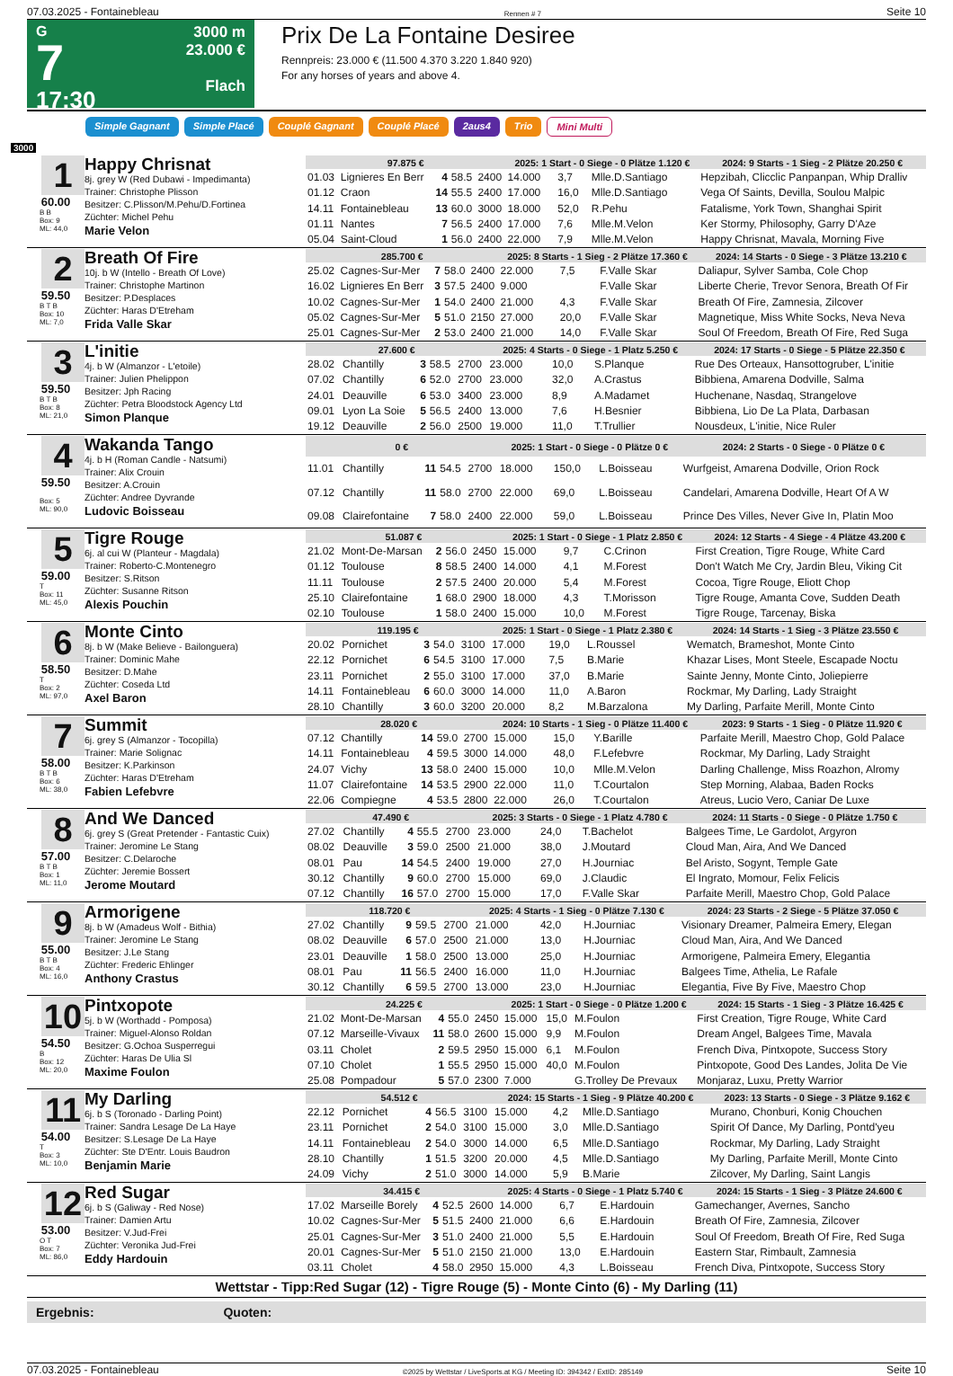07.03.2025 - Fontainebleau Rennen # 7 Seite 10
G
7
17:30
3000 m
23.000 €
Flach
Prix De La Fontaine Desiree
Rennpreis: 23.000 € (11.500 4.370 3.220 1.840 920)
For any horses of years and above 4.
Simple Gagnant Simple Placé Couplé Gagnant Couplé Placé 2aus4 Trio Mini Multi
3000
1
60.00
B B
Box: 9
ML: 44,0
Happy Chrisnat
8j. grey W (Red Dubawi - Impedimanta)
Trainer: Christophe Plisson
Besitzer: C.Plisson/M.Pehu/D.Fortinea
Züchter: Michel Pehu
Marie Velon
| 97.875 € | | | | | 2025: 1 Start - 0 Siege - 0 Plätze 1.120 € | | | 2024: 9 Starts - 1 Sieg - 2 Plätze 20.250 € |
| --- | --- | --- | --- | --- | --- | --- | --- | --- |
| 01.03 | Lignieres En Berr | 4 | 58.5 | 2400 | 14.000 | 3,7 | Mlle.D.Santiago | Hepzibah, Clicclic Panpanpan, Whip Dralliv |
| 01.12 | Craon | 14 | 55.5 | 2400 | 17.000 | 16,0 | Mlle.D.Santiago | Vega Of Saints, Devilla, Soulou Malpic |
| 14.11 | Fontainebleau | 13 | 60.0 | 3000 | 18.000 | 52,0 | R.Pehu | Fatalisme, York Town, Shanghai Spirit |
| 01.11 | Nantes | 7 | 56.5 | 2400 | 17.000 | 7,6 | Mlle.M.Velon | Ker Stormy, Philosophy, Garry D'Aze |
| 05.04 | Saint-Cloud | 1 | 56.0 | 2400 | 22.000 | 7,9 | Mlle.M.Velon | Happy Chrisnat, Mavala, Morning Five |
2
59.50
B T B
Box: 10
ML: 7,0
Breath Of Fire
10j. b W (Intello - Breath Of Love)
Trainer: Christophe Martinon
Besitzer: P.Desplaces
Züchter: Haras D'Etreham
Frida Valle Skar
| 285.700 € | | | | | 2025: 8 Starts - 1 Sieg - 2 Plätze 17.360 € | | | 2024: 14 Starts - 0 Siege - 3 Plätze 13.210 € |
| --- | --- | --- | --- | --- | --- | --- | --- | --- |
| 25.02 | Cagnes-Sur-Mer | 7 | 58.0 | 2400 | 22.000 | 7,5 | F.Valle Skar | Daliapur, Sylver Samba, Cole Chop |
| 16.02 | Lignieres En Berr | 3 | 57.5 | 2400 | 9.000 | | F.Valle Skar | Liberte Cherie, Trevor Senora, Breath Of Fir |
| 10.02 | Cagnes-Sur-Mer | 1 | 54.0 | 2400 | 21.000 | 4,3 | F.Valle Skar | Breath Of Fire, Zamnesia, Zilcover |
| 05.02 | Cagnes-Sur-Mer | 5 | 51.0 | 2150 | 27.000 | 20,0 | F.Valle Skar | Magnetique, Miss White Socks, Neva Neva |
| 25.01 | Cagnes-Sur-Mer | 2 | 53.0 | 2400 | 21.000 | 14,0 | F.Valle Skar | Soul Of Freedom, Breath Of Fire, Red Suga |
3
59.50
B T B
Box: 8
ML: 21,0
L'initie
4j. b W (Almanzor - L'etoile)
Trainer: Julien Phelippon
Besitzer: Jph Racing
Züchter: Petra Bloodstock Agency Ltd
Simon Planque
| 27.600 € | | | | | 2025: 4 Starts - 0 Siege - 1 Platz 5.250 € | | | 2024: 17 Starts - 0 Siege - 5 Plätze 22.350 € |
| --- | --- | --- | --- | --- | --- | --- | --- | --- |
| 28.02 | Chantilly | 3 | 58.5 | 2700 | 23.000 | 10,0 | S.Planque | Rue Des Orteaux, Hansottogruber, L'initie |
| 07.02 | Chantilly | 6 | 52.0 | 2700 | 23.000 | 32,0 | A.Crastus | Bibbiena, Amarena Dodville, Salma |
| 24.01 | Deauville | 6 | 53.0 | 3400 | 23.000 | 8,9 | A.Madamet | Huchenane, Nasdaq, Strangelove |
| 09.01 | Lyon La Soie | 5 | 56.5 | 2400 | 13.000 | 7,6 | H.Besnier | Bibbiena, Lio De La Plata, Darbasan |
| 19.12 | Deauville | 2 | 56.0 | 2500 | 19.000 | 11,0 | T.Trullier | Nousdeux, L'initie, Nice Ruler |
4
59.50
Box: 5
ML: 90,0
Wakanda Tango
4j. b H (Roman Candle - Natsumi)
Trainer: Alix Crouin
Besitzer: A.Crouin
Züchter: Andree Dyvrande
Ludovic Boisseau
| 0 € | | | | | 2025: 1 Start - 0 Siege - 0 Plätze 0 € | | | 2024: 2 Starts - 0 Siege - 0 Plätze 0 € |
| --- | --- | --- | --- | --- | --- | --- | --- | --- |
| 11.01 | Chantilly | 11 | 54.5 | 2700 | 18.000 | 150,0 | L.Boisseau | Wurfgeist, Amarena Dodville, Orion Rock |
| 07.12 | Chantilly | 11 | 58.0 | 2700 | 22.000 | 69,0 | L.Boisseau | Candelari, Amarena Dodville, Heart Of A W |
| 09.08 | Clairefontaine | 7 | 58.0 | 2400 | 22.000 | 59,0 | L.Boisseau | Prince Des Villes, Never Give In, Platin Moo |
5
59.00
T
Box: 11
ML: 45,0
Tigre Rouge
6j. al cui W (Planteur - Magdala)
Trainer: Roberto-C.Montenegro
Besitzer: S.Ritson
Züchter: Susanne Ritson
Alexis Pouchin
| 51.087 € | | | | | 2025: 1 Start - 0 Siege - 1 Platz 2.850 € | | | 2024: 12 Starts - 4 Siege - 4 Plätze 43.200 € |
| --- | --- | --- | --- | --- | --- | --- | --- | --- |
| 21.02 | Mont-De-Marsan | 2 | 56.0 | 2450 | 15.000 | 9,7 | C.Crinon | First Creation, Tigre Rouge, White Card |
| 01.12 | Toulouse | 8 | 58.5 | 2400 | 14.000 | 4,1 | M.Forest | Don't Watch Me Cry, Jardin Bleu, Viking Cit |
| 11.11 | Toulouse | 2 | 57.5 | 2400 | 20.000 | 5,4 | M.Forest | Cocoa, Tigre Rouge, Eliott Chop |
| 25.10 | Clairefontaine | 1 | 68.0 | 2900 | 18.000 | 4,3 | T.Morisson | Tigre Rouge, Amanta Cove, Sudden Death |
| 02.10 | Toulouse | 1 | 58.0 | 2400 | 15.000 | 10,0 | M.Forest | Tigre Rouge, Tarcenay, Biska |
6
58.50
T
Box: 2
ML: 97,0
Monte Cinto
8j. b W (Make Believe - Bailonguera)
Trainer: Dominic Mahe
Besitzer: D.Mahe
Züchter: Coseda Ltd
Axel Baron
| 119.195 € | | | | | 2025: 1 Start - 0 Siege - 1 Platz 2.380 € | | | 2024: 14 Starts - 1 Sieg - 3 Plätze 23.550 € |
| --- | --- | --- | --- | --- | --- | --- | --- | --- |
| 20.02 | Pornichet | 3 | 54.0 | 3100 | 17.000 | 19,0 | L.Roussel | Wematch, Brameshot, Monte Cinto |
| 22.12 | Pornichet | 6 | 54.5 | 3100 | 17.000 | 7,5 | B.Marie | Khazar Lises, Mont Steele, Escapade Noctu |
| 23.11 | Pornichet | 2 | 55.0 | 3100 | 17.000 | 37,0 | B.Marie | Sainte Jenny, Monte Cinto, Joliepierre |
| 14.11 | Fontainebleau | 6 | 60.0 | 3000 | 14.000 | 11,0 | A.Baron | Rockmar, My Darling, Lady Straight |
| 28.10 | Chantilly | 3 | 60.0 | 3200 | 20.000 | 8,2 | M.Barzalona | My Darling, Parfaite Merill, Monte Cinto |
7
58.00
B T B
Box: 6
ML: 38,0
Summit
6j. grey S (Almanzor - Tocopilla)
Trainer: Marie Solignac
Besitzer: K.Parkinson
Züchter: Haras D'Etreham
Fabien Lefebvre
| 28.020 € | | | | | 2024: 10 Starts - 1 Sieg - 0 Plätze 11.400 € | | | 2023: 9 Starts - 1 Sieg - 0 Plätze 11.920 € |
| --- | --- | --- | --- | --- | --- | --- | --- | --- |
| 07.12 | Chantilly | 14 | 59.0 | 2700 | 15.000 | 15,0 | Y.Barille | Parfaite Merill, Maestro Chop, Gold Palace |
| 14.11 | Fontainebleau | 4 | 59.5 | 3000 | 14.000 | 48,0 | F.Lefebvre | Rockmar, My Darling, Lady Straight |
| 24.07 | Vichy | 13 | 58.0 | 2400 | 15.000 | 10,0 | Mlle.M.Velon | Darling Challenge, Miss Roazhon, Alromy |
| 11.07 | Clairefontaine | 14 | 53.5 | 2900 | 22.000 | 11,0 | T.Courtalon | Step Morning, Alabaa, Baden Rocks |
| 22.06 | Compiegne | 4 | 53.5 | 2800 | 22.000 | 26,0 | T.Courtalon | Atreus, Lucio Vero, Caniar De Luxe |
8
57.00
B T B
Box: 1
ML: 11,0
And We Danced
6j. grey S (Great Pretender - Fantastic Cuix)
Trainer: Jeromine Le Stang
Besitzer: C.Delaroche
Züchter: Jeremie Bossert
Jerome Moutard
| 47.490 € | | | | | 2025: 3 Starts - 0 Siege - 1 Platz 4.780 € | | | 2024: 11 Starts - 0 Siege - 0 Plätze 1.750 € |
| --- | --- | --- | --- | --- | --- | --- | --- | --- |
| 27.02 | Chantilly | 4 | 55.5 | 2700 | 23.000 | 24,0 | T.Bachelot | Balgees Time, Le Gardolot, Argyron |
| 08.02 | Deauville | 3 | 59.0 | 2500 | 21.000 | 38,0 | J.Moutard | Cloud Man, Aira, And We Danced |
| 08.01 | Pau | 14 | 54.5 | 2400 | 19.000 | 27,0 | H.Journiac | Bel Aristo, Sogynt, Temple Gate |
| 30.12 | Chantilly | 9 | 60.0 | 2700 | 15.000 | 69,0 | J.Claudic | El Ingrato, Momour, Felix Felicis |
| 07.12 | Chantilly | 16 | 57.0 | 2700 | 15.000 | 17,0 | F.Valle Skar | Parfaite Merill, Maestro Chop, Gold Palace |
9
55.00
B T B
Box: 4
ML: 16,0
Armorigene
8j. b W (Amadeus Wolf - Bithia)
Trainer: Jeromine Le Stang
Besitzer: J.Le Stang
Züchter: Frederic Ehlinger
Anthony Crastus
| 118.720 € | | | | | 2025: 4 Starts - 1 Sieg - 0 Plätze 7.130 € | | | 2024: 23 Starts - 2 Siege - 5 Plätze 37.050 € |
| --- | --- | --- | --- | --- | --- | --- | --- | --- |
| 27.02 | Chantilly | 9 | 59.5 | 2700 | 21.000 | 42,0 | H.Journiac | Visionary Dreamer, Palmeira Emery, Elegan |
| 08.02 | Deauville | 6 | 57.0 | 2500 | 21.000 | 13,0 | H.Journiac | Cloud Man, Aira, And We Danced |
| 23.01 | Deauville | 1 | 58.0 | 2500 | 13.000 | 25,0 | H.Journiac | Armorigene, Palmeira Emery, Elegantia |
| 08.01 | Pau | 11 | 56.5 | 2400 | 16.000 | 11,0 | H.Journiac | Balgees Time, Athelia, Le Rafale |
| 30.12 | Chantilly | 6 | 59.5 | 2700 | 13.000 | 23,0 | H.Journiac | Elegantia, Five By Five, Maestro Chop |
10
54.50
B
Box: 12
ML: 20,0
Pintxopote
5j. b W (Worthadd - Pomposa)
Trainer: Miguel-Alonso Roldan
Besitzer: G.Ochoa Susperregui
Züchter: Haras De Ulia Sl
Maxime Foulon
| 24.225 € | | | | | 2025: 1 Start - 0 Siege - 0 Plätze 1.200 € | | | 2024: 15 Starts - 1 Sieg - 3 Plätze 16.425 € |
| --- | --- | --- | --- | --- | --- | --- | --- | --- |
| 21.02 | Mont-De-Marsan | 4 | 55.0 | 2450 | 15.000 | 15,0 | M.Foulon | First Creation, Tigre Rouge, White Card |
| 07.12 | Marseille-Vivaux | 11 | 58.0 | 2600 | 15.000 | 9,9 | M.Foulon | Dream Angel, Balgees Time, Mavala |
| 03.11 | Cholet | 2 | 59.5 | 2950 | 15.000 | 6,1 | M.Foulon | French Diva, Pintxopote, Success Story |
| 07.10 | Cholet | 1 | 55.5 | 2950 | 15.000 | 40,0 | M.Foulon | Pintxopote, Good Des Landes, Jolita De Vie |
| 25.08 | Pompadour | 5 | 57.0 | 2300 | 7.000 | | G.Trolley De Prevaux | Monjaraz, Luxu, Pretty Warrior |
11
54.00
T
Box: 3
ML: 10,0
My Darling
6j. b S (Toronado - Darling Point)
Trainer: Sandra Lesage De La Haye
Besitzer: S.Lesage De La Haye
Züchter: Ste D'Entr. Louis Baudron
Benjamin Marie
| 54.512 € | | | | | 2024: 15 Starts - 1 Sieg - 9 Plätze 40.200 € | | | 2023: 13 Starts - 0 Siege - 3 Plätze 9.162 € |
| --- | --- | --- | --- | --- | --- | --- | --- | --- |
| 22.12 | Pornichet | 4 | 56.5 | 3100 | 15.000 | 4,2 | Mlle.D.Santiago | Murano, Chonburi, Konig Chouchen |
| 23.11 | Pornichet | 2 | 54.0 | 3100 | 15.000 | 3,0 | Mlle.D.Santiago | Spirit Of Dance, My Darling, Pontd'yeu |
| 14.11 | Fontainebleau | 2 | 54.0 | 3000 | 14.000 | 6,5 | Mlle.D.Santiago | Rockmar, My Darling, Lady Straight |
| 28.10 | Chantilly | 1 | 51.5 | 3200 | 20.000 | 4,5 | Mlle.D.Santiago | My Darling, Parfaite Merill, Monte Cinto |
| 24.09 | Vichy | 2 | 51.0 | 3000 | 14.000 | 5,9 | B.Marie | Zilcover, My Darling, Saint Langis |
12
53.00
O T
Box: 7
ML: 86,0
Red Sugar
6j. b S (Galiway - Red Nose)
Trainer: Damien Artu
Besitzer: V.Jud-Frei
Züchter: Veronika Jud-Frei
Eddy Hardouin
| 34.415 € | | | | | 2025: 4 Starts - 0 Siege - 1 Platz 5.740 € | | | 2024: 15 Starts - 1 Sieg - 3 Plätze 24.600 € |
| --- | --- | --- | --- | --- | --- | --- | --- | --- |
| 17.02 | Marseille Borely | 4 | 52.5 | 2600 | 14.000 | 6,7 | E.Hardouin | Gamechanger, Avernes, Sancho |
| 10.02 | Cagnes-Sur-Mer | 5 | 51.5 | 2400 | 21.000 | 6,6 | E.Hardouin | Breath Of Fire, Zamnesia, Zilcover |
| 25.01 | Cagnes-Sur-Mer | 3 | 51.0 | 2400 | 21.000 | 5,5 | E.Hardouin | Soul Of Freedom, Breath Of Fire, Red Suga |
| 20.01 | Cagnes-Sur-Mer | 5 | 51.0 | 2150 | 21.000 | 13,0 | E.Hardouin | Eastern Star, Rimbault, Zamnesia |
| 03.11 | Cholet | 4 | 58.0 | 2950 | 15.000 | 4,3 | L.Boisseau | French Diva, Pintxopote, Success Story |
Wettstar - Tipp:Red Sugar (12) - Tigre Rouge (5) - Monte Cinto (6) - My Darling (11)
Ergebnis: Quoten:
07.03.2025 - Fontainebleau ©2025 by Wettstar / LiveSports.at KG / Meeting ID: 394342 / ExtID: 285149 Seite 10